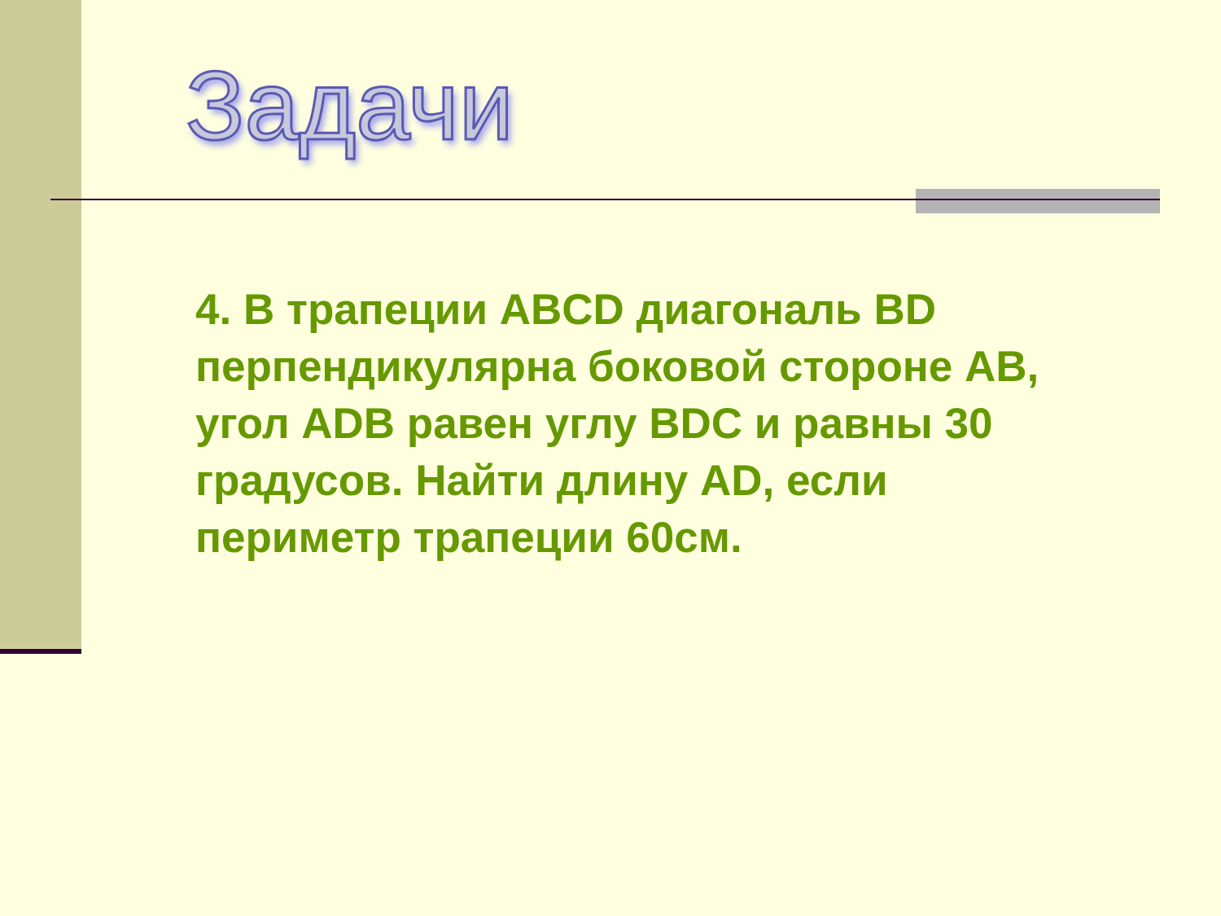Задачи
4. В трапеции ABCD диагональ BD перпендикулярна боковой стороне AB, угол ADB равен углу BDC и равны 30 градусов. Найти длину AD, если периметр трапеции 60см.